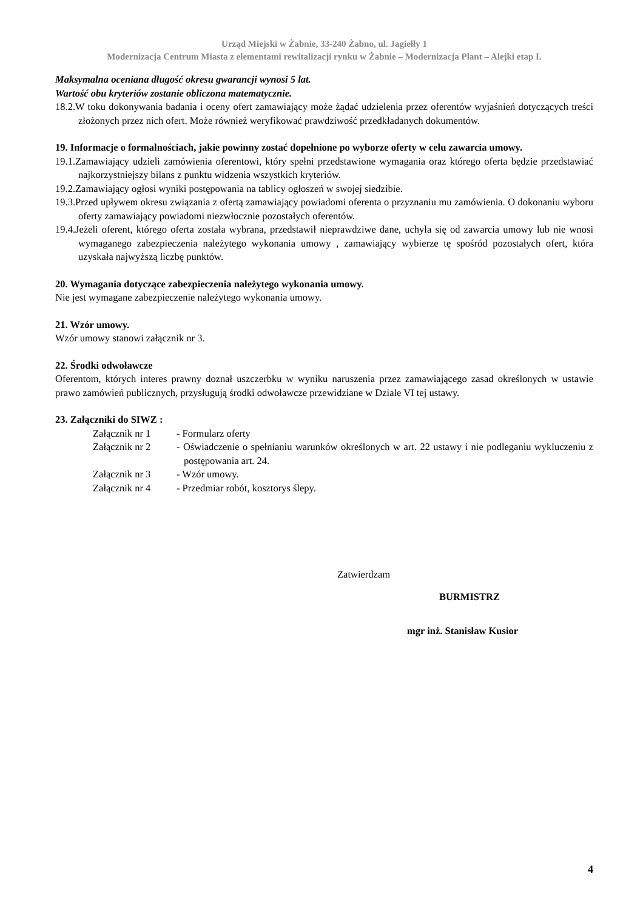Urząd Miejski w Żabnie, 33-240 Żabno, ul. Jagiełły 1
Modernizacja Centrum Miasta z elementami rewitalizacji rynku w Żabnie – Modernizacja Plant – Alejki etap I.
Maksymalna oceniana długość okresu gwarancji wynosi 5 lat.
Wartość obu kryteriów zostanie obliczona matematycznie.
18.2.W toku dokonywania badania i oceny ofert zamawiający może żądać udzielenia przez oferentów wyjaśnień dotyczących treści złożonych przez nich ofert. Może również weryfikować prawdziwość przedkładanych dokumentów.
19. Informacje o formalnościach, jakie powinny zostać dopełnione po wyborze oferty w celu zawarcia umowy.
19.1.Zamawiający udzieli zamówienia oferentowi, który spełni przedstawione wymagania oraz którego oferta będzie przedstawiać najkorzystniejszy bilans z punktu widzenia wszystkich kryteriów.
19.2.Zamawiający ogłosi wyniki postępowania na tablicy ogłoszeń w swojej siedzibie.
19.3.Przed upływem okresu związania z ofertą zamawiający powiadomi oferenta o przyznaniu mu zamówienia. O dokonaniu wyboru oferty zamawiający powiadomi niezwłocznie pozostałych oferentów.
19.4.Jeżeli oferent, którego oferta została wybrana, przedstawił nieprawdziwe dane, uchyla się od zawarcia umowy lub nie wnosi wymaganego zabezpieczenia należytego wykonania umowy , zamawiający wybierze tę spośród pozostałych ofert, która uzyskała najwyższą liczbę punktów.
20. Wymagania dotyczące zabezpieczenia należytego wykonania umowy.
Nie jest wymagane zabezpieczenie należytego wykonania umowy.
21. Wzór umowy.
Wzór umowy stanowi załącznik nr 3.
22. Środki odwoławcze
Oferentom, których interes prawny doznał uszczerbku w wyniku naruszenia przez zamawiającego zasad określonych w ustawie prawo zamówień publicznych, przysługują środki odwoławcze przewidziane w Dziale VI tej ustawy.
23. Załączniki do SIWZ :
Załącznik nr 1 - Formularz oferty
Załącznik nr 2 - Oświadczenie o spełnianiu warunków określonych w art. 22 ustawy i nie podleganiu wykluczeniu z postępowania art. 24.
Załącznik nr 3 - Wzór umowy.
Załącznik nr 4 - Przedmiar robót, kosztorys ślepy.
Zatwierdzam
BURMISTRZ
mgr inż. Stanisław Kusior
4